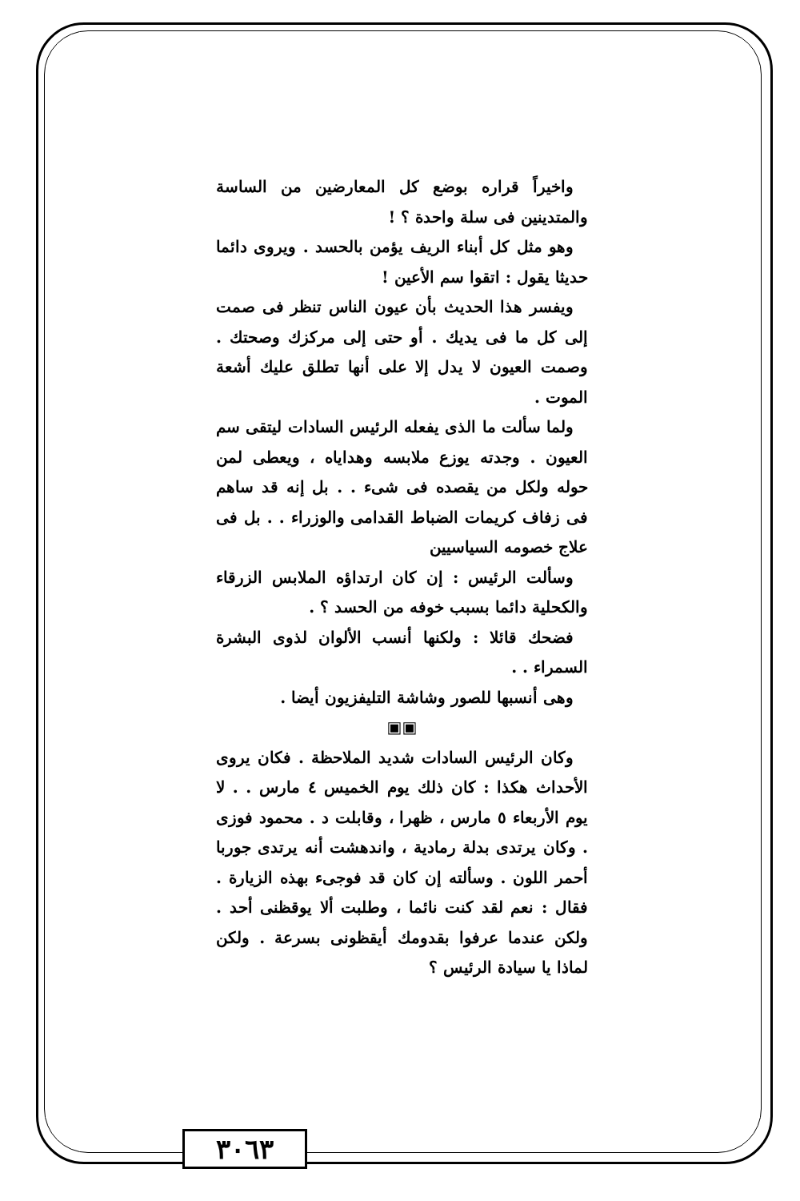واخيراً قراره بوضع كل المعارضين من الساسة والمتدينين فى سلة واحدة ؟ !
وهو مثل كل أبناء الريف يؤمن بالحسد . ويروى دائما حديثا يقول : اتقوا سم الأعين !
ويفسر هذا الحديث بأن عيون الناس تنظر فى صمت إلى كل ما فى يديك . أو حتى إلى مركزك وصحتك . وصمت العيون لا يدل إلا على أنها تطلق عليك أشعة الموت .
ولما سألت ما الذى يفعله الرئيس السادات ليتقى سم العيون . وجدته يوزع ملابسه وهداياه ، ويعطى لمن حوله ولكل من يقصده فى شىء . . بل إنه قد ساهم فى زفاف كريمات الضباط القدامى والوزراء . . بل فى علاج خصومه السياسيين
وسألت الرئيس : إن كان ارتداؤه الملابس الزرقاء والكحلية دائما بسبب خوفه من الحسد ؟ .
فضحك قائلا : ولكنها أنسب الألوان لذوى البشرة السمراء . .
وهى أنسبها للصور وشاشة التليفزيون أيضا .
▣▣
وكان الرئيس السادات شديد الملاحظة . فكان يروى الأحداث هكذا : كان ذلك يوم الخميس ٤ مارس . . لا يوم الأربعاء ٥ مارس ، ظهرا ، وقابلت د . محمود فوزى . وكان يرتدى بدلة رمادية ، واندهشت أنه يرتدى جوربا أحمر اللون . وسألته إن كان قد فوجىء بهذه الزيارة . فقال : نعم لقد كنت نائما ، وطلبت ألا يوقظنى أحد . ولكن عندما عرفوا بقدومك أيقظونى بسرعة . ولكن لماذا يا سيادة الرئيس ؟
٣٠٦٣